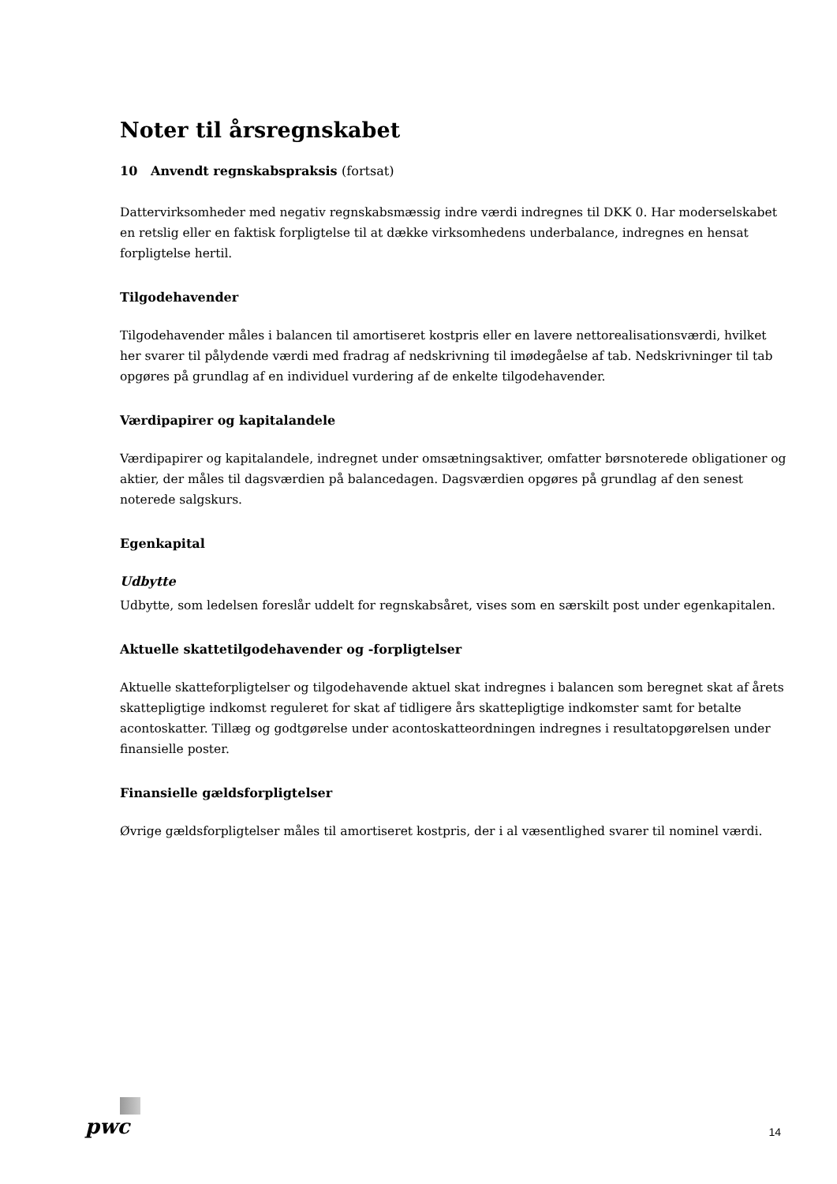Noter til årsregnskabet
10 Anvendt regnskabspraksis (fortsat)
Dattervirksomheder med negativ regnskabsmæssig indre værdi indregnes til DKK 0. Har moderselskabet en retslig eller en faktisk forpligtelse til at dække virksomhedens underbalance, indregnes en hensat forpligtelse hertil.
Tilgodehavender
Tilgodehavender måles i balancen til amortiseret kostpris eller en lavere nettorealisationsværdi, hvilket her svarer til pålydende værdi med fradrag af nedskrivning til imødegåelse af tab. Nedskrivninger til tab opgøres på grundlag af en individuel vurdering af de enkelte tilgodehavender.
Værdipapirer og kapitalandele
Værdipapirer og kapitalandele, indregnet under omsætningsaktiver, omfatter børsnoterede obligationer og aktier, der måles til dagsværdien på balancedagen. Dagsværdien opgøres på grundlag af den senest noterede salgskurs.
Egenkapital
Udbytte
Udbytte, som ledelsen foreslår uddelt for regnskabsåret, vises som en særskilt post under egenkapitalen.
Aktuelle skattetilgodehavender og -forpligtelser
Aktuelle skatteforpligtelser og tilgodehavende aktuel skat indregnes i balancen som beregnet skat af årets skattepligtige indkomst reguleret for skat af tidligere års skattepligtige indkomster samt for betalte acontoskatter. Tillæg og godtgørelse under acontoskatteordningen indregnes i resultatopgørelsen under finansielle poster.
Finansielle gældsforpligtelser
Øvrige gældsforpligtelser måles til amortiseret kostpris, der i al væsentlighed svarer til nominel værdi.
pwc
14